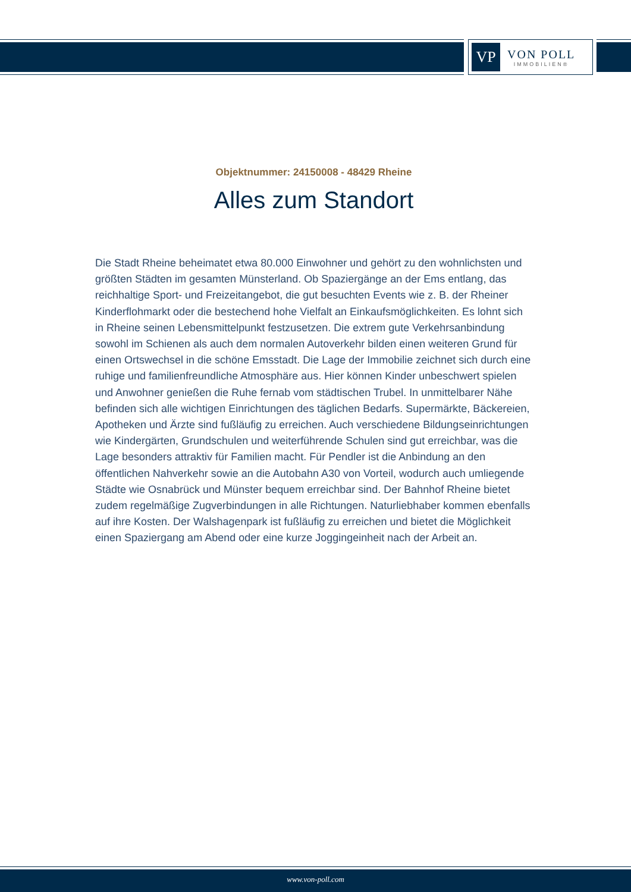VP
VON POLL
IMMOBILIEN®
Objektnummer: 24150008 - 48429 Rheine
Alles zum Standort
Die Stadt Rheine beheimatet etwa 80.000 Einwohner und gehört zu den wohnlichsten und größten Städten im gesamten Münsterland. Ob Spaziergänge an der Ems entlang, das reichhaltige Sport- und Freizeitangebot, die gut besuchten Events wie z. B. der Rheiner Kinderflohmarkt oder die bestechend hohe Vielfalt an Einkaufsmöglichkeiten. Es lohnt sich in Rheine seinen Lebensmittelpunkt festzusetzen. Die extrem gute Verkehrsanbindung sowohl im Schienen als auch dem normalen Autoverkehr bilden einen weiteren Grund für einen Ortswechsel in die schöne Emsstadt. Die Lage der Immobilie zeichnet sich durch eine ruhige und familienfreundliche Atmosphäre aus. Hier können Kinder unbeschwert spielen und Anwohner genießen die Ruhe fernab vom städtischen Trubel. In unmittelbarer Nähe befinden sich alle wichtigen Einrichtungen des täglichen Bedarfs. Supermärkte, Bäckereien, Apotheken und Ärzte sind fußläufig zu erreichen. Auch verschiedene Bildungseinrichtungen wie Kindergärten, Grundschulen und weiterführende Schulen sind gut erreichbar, was die Lage besonders attraktiv für Familien macht. Für Pendler ist die Anbindung an den öffentlichen Nahverkehr sowie an die Autobahn A30 von Vorteil, wodurch auch umliegende Städte wie Osnabrück und Münster bequem erreichbar sind. Der Bahnhof Rheine bietet zudem regelmäßige Zugverbindungen in alle Richtungen. Naturliebhaber kommen ebenfalls auf ihre Kosten. Der Walshagenpark ist fußläufig zu erreichen und bietet die Möglichkeit einen Spaziergang am Abend oder eine kurze Joggingeinheit nach der Arbeit an.
www.von-poll.com